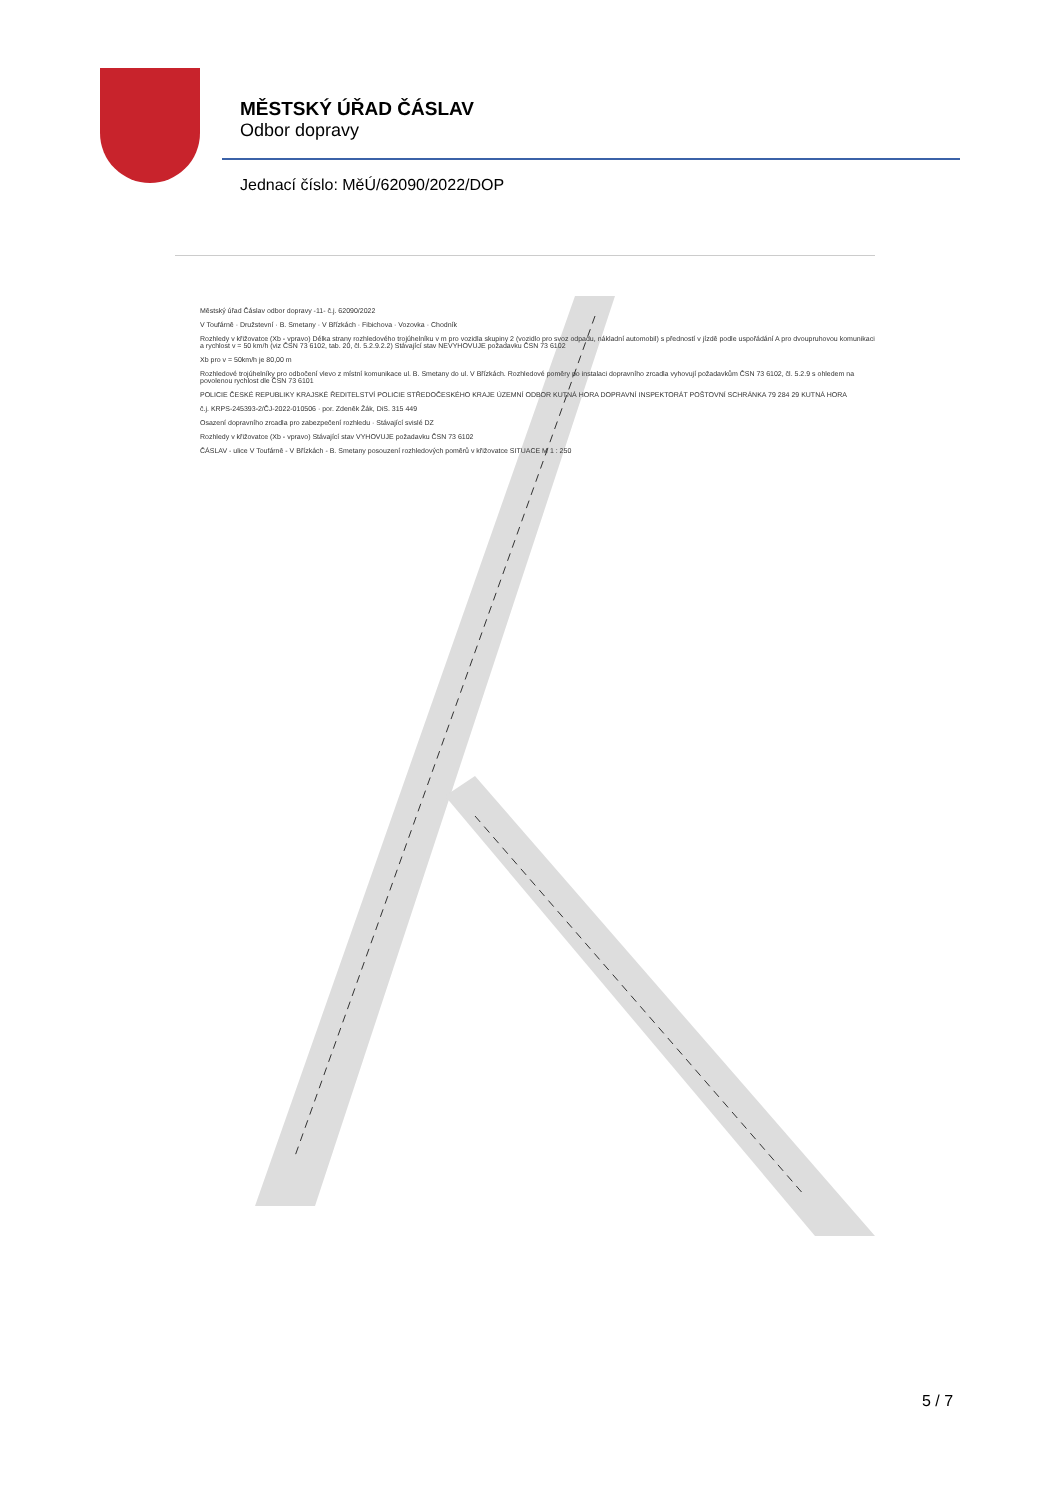MĚSTSKÝ ÚŘAD ČÁSLAV
Odbor dopravy
Jednací číslo: MěÚ/62090/2022/DOP
Městský úřad Čáslav odbor dopravy -11- č.j. 62090/2022
V Toufárně · Družstevní · B. Smetany · V Břízkách · Fibichova · Vozovka · Chodník
Rozhledy v křižovatce (Xb - vpravo) Délka strany rozhledového trojúhelníku v m pro vozidla skupiny 2 (vozidlo pro svoz odpadu, nákladní automobil) s předností v jízdě podle uspořádání A pro dvoupruhovou komunikaci a rychlost v = 50 km/h (viz ČSN 73 6102, tab. 20, čl. 5.2.9.2.2) Stávající stav NEVYHOVUJE požadavku ČSN 73 6102
Xb pro v = 50km/h je 80,00 m
Rozhledové trojúhelníky pro odbočení vlevo z místní komunikace ul. B. Smetany do ul. V Břízkách. Rozhledové poměry po instalaci dopravního zrcadla vyhovují požadavkům ČSN 73 6102, čl. 5.2.9 s ohledem na povolenou rychlost dle ČSN 73 6101
POLICIE ČESKÉ REPUBLIKY KRAJSKÉ ŘEDITELSTVÍ POLICIE STŘEDOČESKÉHO KRAJE ÚZEMNÍ ODBOR KUTNÁ HORA DOPRAVNÍ INSPEKTORÁT POŠTOVNÍ SCHRÁNKA 79 284 29 KUTNÁ HORA
č.j. KRPS-245393-2/ČJ-2022-010506 · por. Zdeněk Žák, DiS. 315 449
Osazení dopravního zrcadla pro zabezpečení rozhledu · Stávající svislé DZ
Rozhledy v křižovatce (Xb - vpravo) Stávající stav VYHOVUJE požadavku ČSN 73 6102
ČÁSLAV - ulice V Toufárně - V Břízkách - B. Smetany posouzení rozhledových poměrů v křižovatce SITUACE M 1 : 250
5 / 7